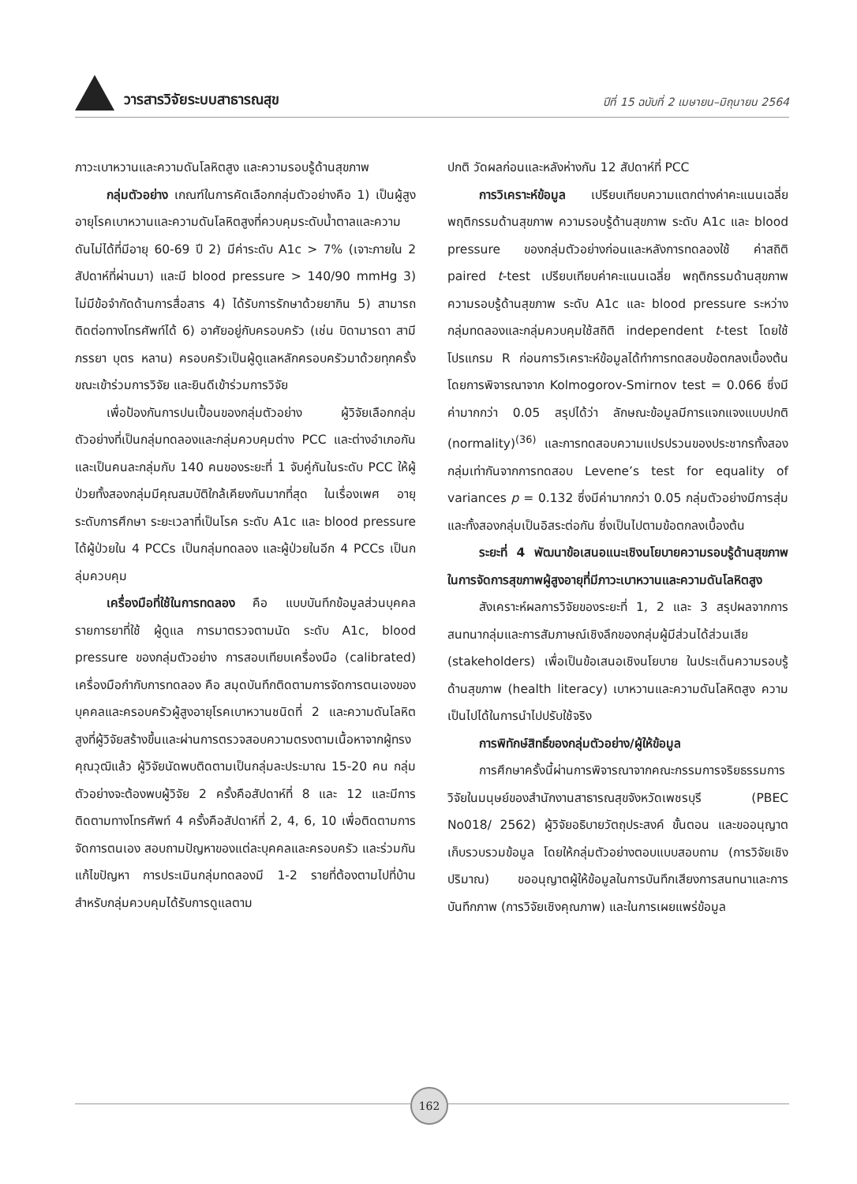วารสารวิจัยระบบสาธารณสุข
ปีที่ 15 ฉบับที่ 2 เมษายน–มิถุนายน 2564
ภาวะเบาหวานและความดันโลหิตสูง และความรอบรู้ด้านสุขภาพ
กลุ่มตัวอย่าง เกณฑ์ในการคัดเลือกกลุ่มตัวอย่างคือ 1) เป็นผู้สูงอายุโรคเบาหวานและความดันโลหิตสูงที่ควบคุมระดับน้ำตาลและความดันไม่ได้ที่มีอายุ 60-69 ปี 2) มีค่าระดับ A1c > 7% (เจาะภายใน 2 สัปดาห์ที่ผ่านมา) และมี blood pressure > 140/90 mmHg 3) ไม่มีข้อจำกัดด้านการสื่อสาร 4) ได้รับการรักษาด้วยยากิน 5) สามารถติดต่อทางโทรศัพท์ได้ 6) อาศัยอยู่กับครอบครัว (เช่น บิดามารดา สามี ภรรยา บุตร หลาน) ครอบครัวเป็นผู้ดูแลหลักครอบครัวมาด้วยทุกครั้งขณะเข้าร่วมการวิจัย และยินดีเข้าร่วมการวิจัย
เพื่อป้องกันการปนเปื้อนของกลุ่มตัวอย่าง ผู้วิจัยเลือกกลุ่มตัวอย่างที่เป็นกลุ่มทดลองและกลุ่มควบคุมต่าง PCC และต่างอำเภอกันและเป็นคนละกลุ่มกับ 140 คนของระยะที่ 1 จับคู่กันในระดับ PCC ให้ผู้ป่วยทั้งสองกลุ่มมีคุณสมบัติใกล้เคียงกันมากที่สุด ในเรื่องเพศ อายุ ระดับการศึกษา ระยะเวลาที่เป็นโรค ระดับ A1c และ blood pressure ได้ผู้ป่วยใน 4 PCCs เป็นกลุ่มทดลอง และผู้ป่วยในอีก 4 PCCs เป็นกลุ่มควบคุม
เครื่องมือที่ใช้ในการทดลอง คือ แบบบันทึกข้อมูลส่วนบุคคล รายการยาที่ใช้ ผู้ดูแล การมาตรวจตามนัด ระดับ A1c, blood pressure ของกลุ่มตัวอย่าง การสอบเทียบเครื่องมือ (calibrated) เครื่องมือกำกับการทดลอง คือ สมุดบันทึกติดตามการจัดการตนเองของบุคคลและครอบครัวผู้สูงอายุโรคเบาหวานชนิดที่ 2 และความดันโลหิตสูงที่ผู้วิจัยสร้างขึ้นและผ่านการตรวจสอบความตรงตามเนื้อหาจากผู้ทรงคุณวุฒิแล้ว ผู้วิจัยนัดพบติดตามเป็นกลุ่มละประมาณ 15-20 คน กลุ่มตัวอย่างจะต้องพบผู้วิจัย 2 ครั้งคือสัปดาห์ที่ 8 และ 12 และมีการติดตามทางโทรศัพท์ 4 ครั้งคือสัปดาห์ที่ 2, 4, 6, 10 เพื่อติดตามการจัดการตนเอง สอบถามปัญหาของแต่ละบุคคลและครอบครัว และร่วมกันแก้ไขปัญหา การประเมินกลุ่มทดลองมี 1-2 รายที่ต้องตามไปที่บ้าน สำหรับกลุ่มควบคุมได้รับการดูแลตาม
ปกติ วัดผลก่อนและหลังห่างกัน 12 สัปดาห์ที่ PCC
การวิเคราะห์ข้อมูล เปรียบเทียบความแตกต่างค่าคะแนนเฉลี่ยพฤติกรรมด้านสุขภาพ ความรอบรู้ด้านสุขภาพ ระดับ A1c และ blood pressure ของกลุ่มตัวอย่างก่อนและหลังการทดลองใช้ ค่าสถิติ paired t-test เปรียบเทียบค่าคะแนนเฉลี่ย พฤติกรรมด้านสุขภาพ ความรอบรู้ด้านสุขภาพ ระดับ A1c และ blood pressure ระหว่างกลุ่มทดลองและกลุ่มควบคุมใช้สถิติ independent t-test โดยใช้โปรแกรม R ก่อนการวิเคราะห์ข้อมูลได้ทำการทดสอบข้อตกลงเบื้องต้น โดยการพิจารณาจาก Kolmogorov-Smirnov test = 0.066 ซึ่งมีค่ามากกว่า 0.05 สรุปได้ว่า ลักษณะข้อมูลมีการแจกแจงแบบปกติ (normality)<sup>(36)</sup> และการทดสอบความแปรปรวนของประชากรทั้งสองกลุ่มเท่ากันจากการทดสอบ Levene’s test for equality of variances p = 0.132 ซึ่งมีค่ามากกว่า 0.05 กลุ่มตัวอย่างมีการสุ่ม และทั้งสองกลุ่มเป็นอิสระต่อกัน ซึ่งเป็นไปตามข้อตกลงเบื้องต้น
ระยะที่ 4 พัฒนาข้อเสนอแนะเชิงนโยบายความรอบรู้ด้านสุขภาพในการจัดการสุขภาพผู้สูงอายุที่มีภาวะเบาหวานและความดันโลหิตสูง
สังเคราะห์ผลการวิจัยของระยะที่ 1, 2 และ 3 สรุปผลจากการสนทนากลุ่มและการสัมภาษณ์เชิงลึกของกลุ่มผู้มีส่วนได้ส่วนเสีย (stakeholders) เพื่อเป็นข้อเสนอเชิงนโยบาย ในประเด็นความรอบรู้ด้านสุขภาพ (health literacy) เบาหวานและความดันโลหิตสูง ความเป็นไปได้ในการนำไปปรับใช้จริง
การพิทักษ์สิทธิ์ของกลุ่มตัวอย่าง/ผู้ให้ข้อมูล
การศึกษาครั้งนี้ผ่านการพิจารณาจากคณะกรรมการจริยธรรมการวิจัยในมนุษย์ของสำนักงานสาธารณสุขจังหวัดเพชรบุรี (PBEC No018/ 2562) ผู้วิจัยอธิบายวัตถุประสงค์ ขั้นตอน และขออนุญาตเก็บรวบรวมข้อมูล โดยให้กลุ่มตัวอย่างตอบแบบสอบถาม (การวิจัยเชิงปริมาณ) ขออนุญาตผู้ให้ข้อมูลในการบันทึกเสียงการสนทนาและการบันทึกภาพ (การวิจัยเชิงคุณภาพ) และในการเผยแพร่ข้อมูล
162